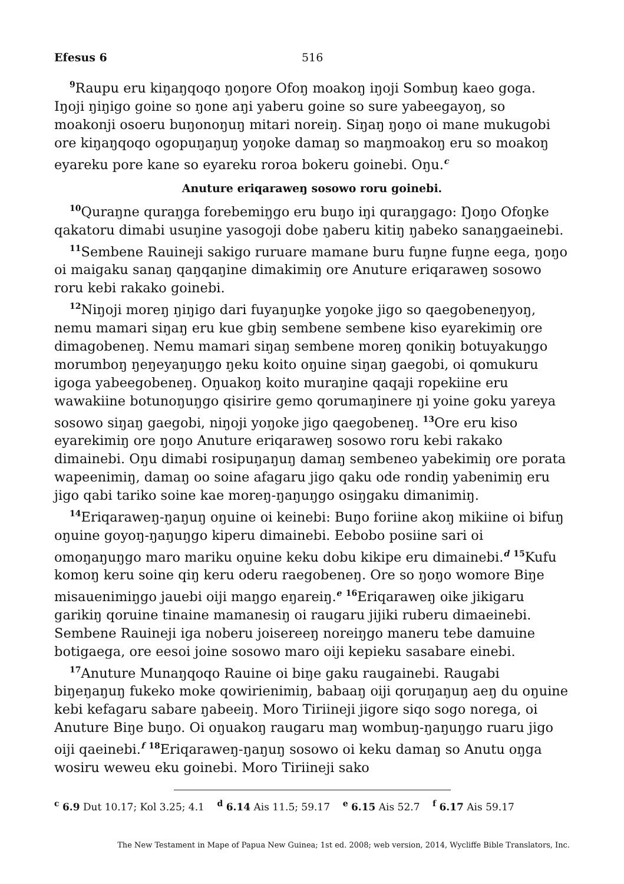Efesus 6 516
<sup>9</sup> Raupu eru kiŋaŋqoqo ŋoŋore Ofoŋ moakoŋ iŋoji Sombuŋ kaeo goga. Iŋoji ŋiŋigo goine so ŋone aŋi yaberu goine so sure yabeegayoŋ, so moakonji osoeru buŋonoŋuŋ mitari noreiŋ. Siŋaŋ ŋoŋo oi mane mukugobi ore kiŋaŋqoqo ogopuŋaŋuŋ yoŋoke damaŋ so maŋmoakoŋ eru so moakoŋ eyareku pore kane so eyareku roroa bokeru goinebi. Oŋu.<sup>c</sup>
Anuture eriqaraweŋ sosowo roru goinebi.
<sup>10</sup> Quraŋne quraŋga forebemiŋgo eru buŋo iŋi quraŋgago: Ŋoŋo Ofoŋke qakatoru dimabi usuŋine yasogoji dobe ŋaberu kitiŋ ŋabeko sanaŋgaeinebi.
<sup>11</sup> Sembene Rauineji sakigo ruruare mamane buru fuŋne fuŋne eega, ŋoŋo oi maigaku sanaŋ qaŋqaŋine dimakimiŋ ore Anuture eriqaraweŋ sosowo roru kebi rakako goinebi.
<sup>12</sup> Niŋoji moreŋ ŋiŋigo dari fuyaŋuŋke yoŋoke jigo so qaegobeneŋyoŋ, nemu mamari siŋaŋ eru kue gbiŋ sembene sembene kiso eyarekimiŋ ore dimagobeneŋ. Nemu mamari siŋaŋ sembene moreŋ qonikiŋ botuyakuŋgo morumboŋ ŋeŋeyaŋuŋgo ŋeku koito oŋuine siŋaŋ gaegobi, oi qomukuru igoga yabeegobeneŋ. Oŋuakoŋ koito muraŋine qaqaji ropekiine eru wawakiine botunoŋuŋgo qisirire gemo qorumaŋinere ŋi yoine goku yareya sosowo siŋaŋ gaegobi, niŋoji yoŋoke jigo qaegobeneŋ. <sup>13</sup>Ore eru kiso eyarekimiŋ ore ŋoŋo Anuture eriqaraweŋ sosowo roru kebi rakako dimainebi. Oŋu dimabi rosipuŋaŋuŋ damaŋ sembeneo yabekimiŋ ore porata wapeenimiŋ, damaŋ oo soine afagaru jigo qaku ode rondiŋ yabenimiŋ eru jigo qabi tariko soine kae moreŋ-ŋaŋuŋgo osiŋgaku dimanimiŋ.
<sup>14</sup> Eriqaraweŋ-ŋaŋuŋ oŋuine oi keinebi: Buŋo foriine akoŋ mikiine oi bifuŋ oŋuine goyoŋ-ŋaŋuŋgo kiperu dimainebi. Eebobo posiine sari oi omoŋaŋuŋgo maro mariku oŋuine keku dobu kikipe eru dimainebi.<sup>d</sup> <sup>15</sup>Kufu komoŋ keru soine qiŋ keru oderu raegobeneŋ. Ore so ŋoŋo womore Biŋe misauenimiŋgo jauebi oiji maŋgo eŋareiŋ.<sup>e</sup> <sup>16</sup>Eriqaraweŋ oike jikigaru garikiŋ qoruine tinaine mamanesiŋ oi raugaru jijiki ruberu dimaeinebi. Sembene Rauineji iga noberu joisereeŋ noreiŋgo maneru tebe damuine botigaega, ore eesoi joine sosowo maro oiji kepieku sasabare einebi.
<sup>17</sup> Anuture Munaŋqoqo Rauine oi biŋe gaku raugainebi. Raugabi biŋeŋaŋuŋ fukeko moke qowirienimiŋ, babaaŋ oiji qoruŋaŋuŋ aeŋ du oŋuine kebi kefagaru sabare ŋabeeiŋ. Moro Tiriineji jigore siqo sogo norega, oi Anuture Biŋe buŋo. Oi oŋuakoŋ raugaru maŋ wombuŋ-ŋaŋuŋgo ruaru jigo oiji qaeinebi.<sup>f</sup> <sup>18</sup>Eriqaraweŋ-ŋaŋuŋ sosowo oi keku damaŋ so Anutu oŋga wosiru weweu eku goinebi. Moro Tiriineji sako
<sup>c</sup> 6.9 Dut 10.17; Kol 3.25; 4.1 <sup>d</sup> 6.14 Ais 11.5; 59.17 <sup>e</sup> 6.15 Ais 52.7 <sup>f</sup> 6.17 Ais 59.17
The New Testament in Mape of Papua New Guinea; 1st ed. 2008; web version, 2014, Wycliffe Bible Translators, Inc.